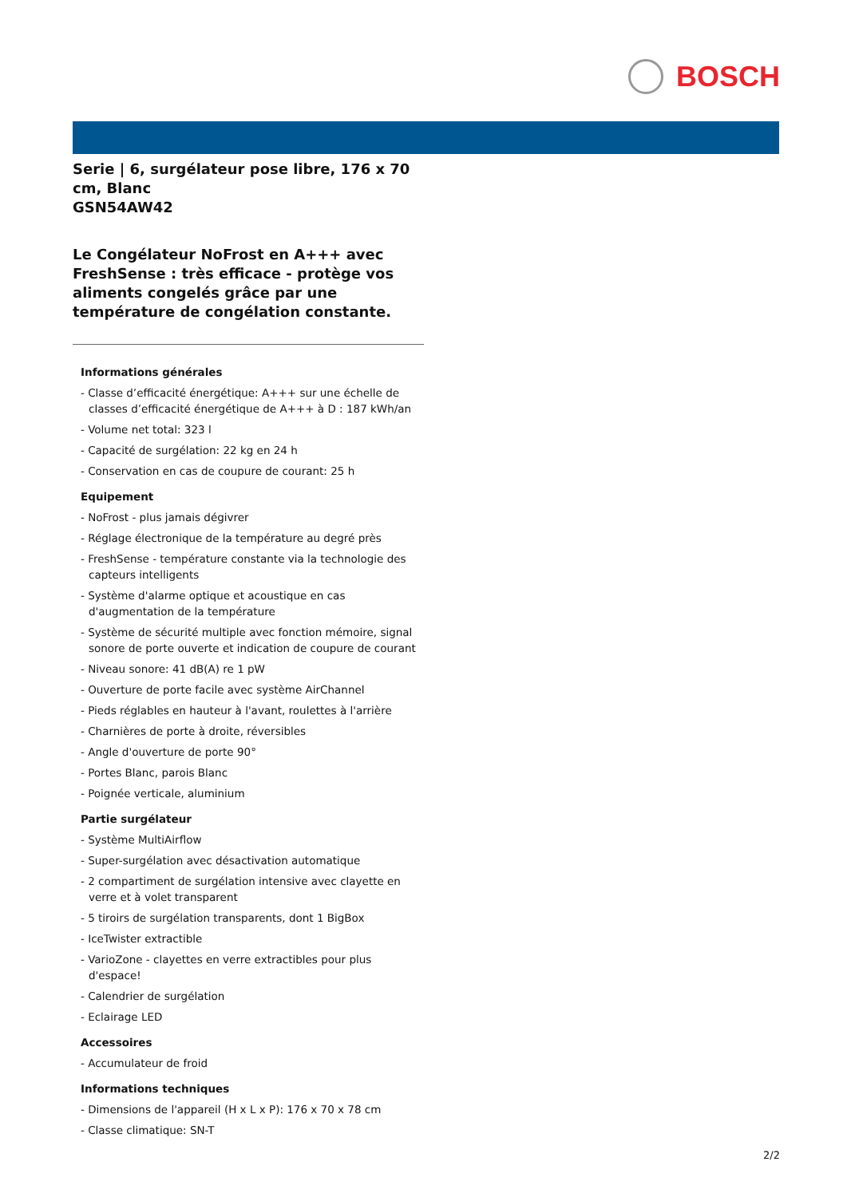BOSCH
Serie | 6, surgélateur pose libre, 176 x 70 cm, Blanc
GSN54AW42
Le Congélateur NoFrost en A+++ avec FreshSense : très efficace - protège vos aliments congelés grâce par une température de congélation constante.
Informations générales
- Classe d’efficacité énergétique: A+++ sur une échelle de classes d’efficacité énergétique de A+++ à D : 187 kWh/an
- Volume net total: 323 l
- Capacité de surgélation: 22 kg en 24 h
- Conservation en cas de coupure de courant: 25 h
Equipement
- NoFrost - plus jamais dégivrer
- Réglage électronique de la température au degré près
- FreshSense - température constante via la technologie des capteurs intelligents
- Système d'alarme optique et acoustique en cas d'augmentation de la température
- Système de sécurité multiple avec fonction mémoire, signal sonore de porte ouverte et indication de coupure de courant
- Niveau sonore: 41 dB(A) re 1 pW
- Ouverture de porte facile avec système AirChannel
- Pieds réglables en hauteur à l'avant, roulettes à l'arrière
- Charnières de porte à droite, réversibles
- Angle d'ouverture de porte 90°
- Portes Blanc, parois Blanc
- Poignée verticale, aluminium
Partie surgélateur
- Système MultiAirflow
- Super-surgélation avec désactivation automatique
- 2 compartiment de surgélation intensive avec clayette en verre et à volet transparent
- 5 tiroirs de surgélation transparents, dont 1 BigBox
- IceTwister extractible
- VarioZone - clayettes en verre extractibles pour plus d'espace!
- Calendrier de surgélation
- Eclairage LED
Accessoires
- Accumulateur de froid
Informations techniques
- Dimensions de l'appareil (H x L x P): 176 x 70 x 78 cm
- Classe climatique: SN-T
2/2